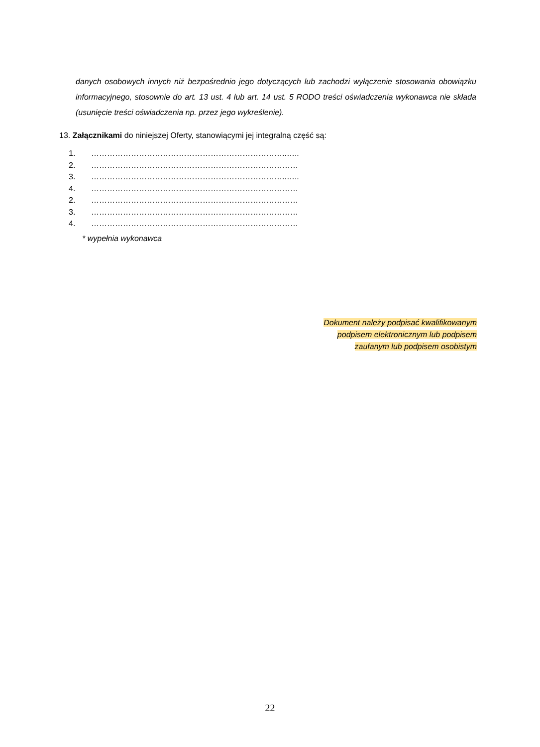danych osobowych innych niż bezpośrednio jego dotyczących lub zachodzi wyłączenie stosowania obowiązku informacyjnego, stosownie do art. 13 ust. 4 lub art. 14 ust. 5 RODO treści oświadczenia wykonawca nie składa (usunięcie treści oświadczenia np. przez jego wykreślenie).
13. Załącznikami do niniejszej Oferty, stanowiącymi jej integralną część są:
1. ………………………………………………………………..…..
2. ……………………………………………………………………
3. ………………………………………………………………..…..
4. ……………………………………………………………………
2. ……………………………………………………………………
3. ……………………………………………………………………
4. ……………………………………………………………………
* wypełnia wykonawca
Dokument należy podpisać kwalifikowanym
podpisem elektronicznym lub podpisem
zaufanym lub podpisem osobistym
22